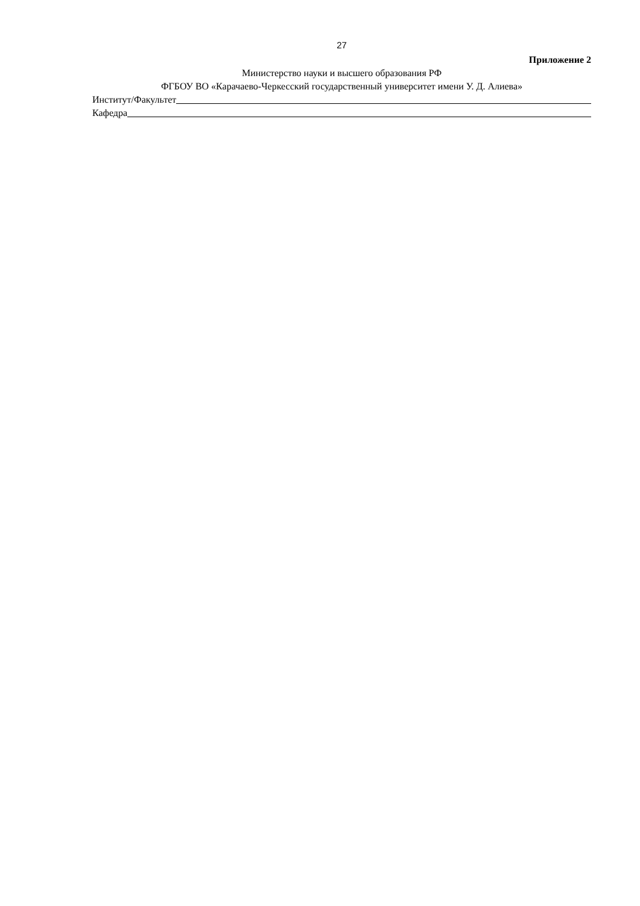27
Приложение 2
Министерство науки и высшего образования РФ
ФГБОУ ВО «Карачаево-Черкесский государственный университет имени У. Д. Алиева»
Институт/Факультет
Кафедра